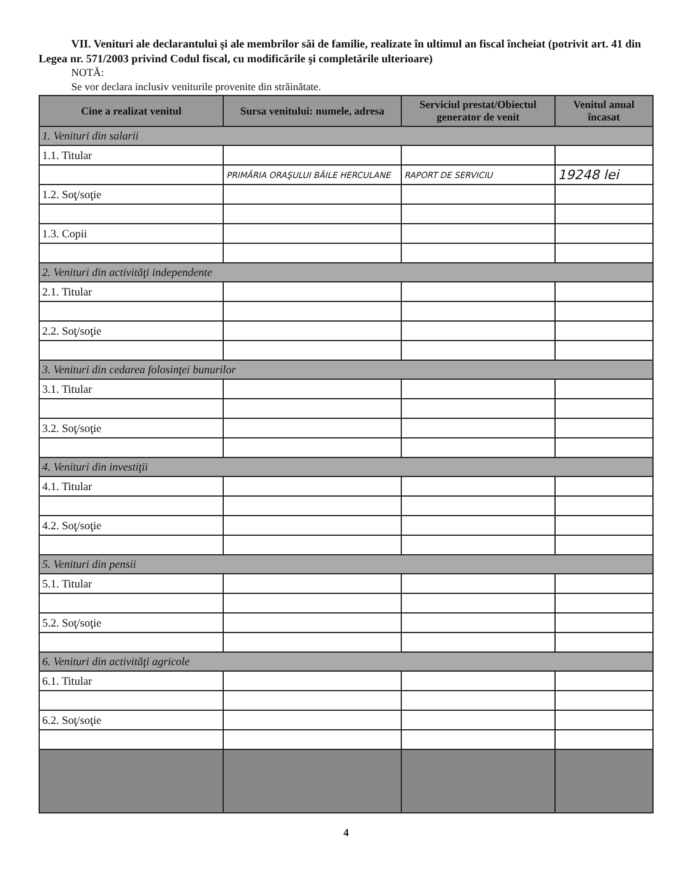VII. Venituri ale declarantului şi ale membrilor săi de familie, realizate în ultimul an fiscal încheiat (potrivit art. 41 din Legea nr. 571/2003 privind Codul fiscal, cu modificările şi completările ulterioare)
NOTĂ:
Se vor declara inclusiv veniturile provenite din străinătate.
| Cine a realizat venitul | Sursa venitului: numele, adresa | Serviciul prestat/Obiectul generator de venit | Venitul anual încasat |
| --- | --- | --- | --- |
| 1. Venituri din salarii | | | |
| 1.1. Titular | | | |
| | PRIMĂRIA ORAŞULUI BĂILE HERCULANE | RAPORT DE SERVICIU | 19248 lei |
| 1.2. Soţ/soţie | | | |
| 1.3. Copii | | | |
| 2. Venituri din activităţi independente | | | |
| 2.1. Titular | | | |
| 2.2. Soţ/soţie | | | |
| 3. Venituri din cedarea folosinţei bunurilor | | | |
| 3.1. Titular | | | |
| 3.2. Soţ/soţie | | | |
| 4. Venituri din investiţii | | | |
| 4.1. Titular | | | |
| 4.2. Soţ/soţie | | | |
| 5. Venituri din pensii | | | |
| 5.1. Titular | | | |
| 5.2. Soţ/soţie | | | |
| 6. Venituri din activităţi agricole | | | |
| 6.1. Titular | | | |
| 6.2. Soţ/soţie | | | |
4